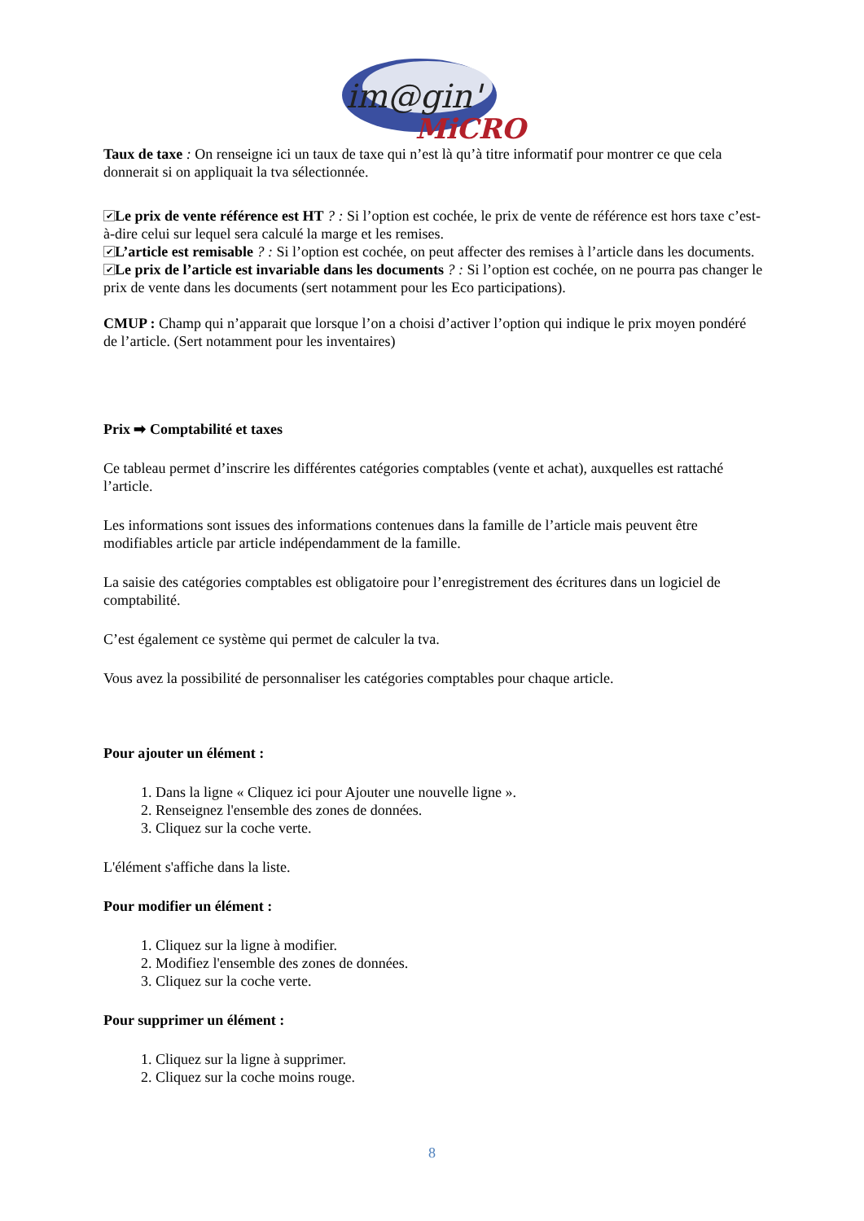im@gin'
MiCRO
Taux de taxe : On renseigne ici un taux de taxe qui n’est là qu’à titre informatif pour montrer ce que cela donnerait si on appliquait la tva sélectionnée.
✔ Le prix de vente référence est HT ? : Si l’option est cochée, le prix de vente de référence est hors taxe c’est-à-dire celui sur lequel sera calculé la marge et les remises.
✔ L’article est remisable ? : Si l’option est cochée, on peut affecter des remises à l’article dans les documents.
✔ Le prix de l’article est invariable dans les documents ? : Si l’option est cochée, on ne pourra pas changer le prix de vente dans les documents (sert notamment pour les Eco participations).
CMUP : Champ qui n’apparait que lorsque l’on a choisi d’activer l’option qui indique le prix moyen pondéré de l’article. (Sert notamment pour les inventaires)
Prix ➡ Comptabilité et taxes
Ce tableau permet d’inscrire les différentes catégories comptables (vente et achat), auxquelles est rattaché l’article.
Les informations sont issues des informations contenues dans la famille de l’article mais peuvent être modifiables article par article indépendamment de la famille.
La saisie des catégories comptables est obligatoire pour l’enregistrement des écritures dans un logiciel de comptabilité.
C’est également ce système qui permet de calculer la tva.
Vous avez la possibilité de personnaliser les catégories comptables pour chaque article.
Pour ajouter un élément :
1. Dans la ligne « Cliquez ici pour Ajouter une nouvelle ligne ».
2. Renseignez l'ensemble des zones de données.
3. Cliquez sur la coche verte.
L'élément s'affiche dans la liste.
Pour modifier un élément :
1. Cliquez sur la ligne à modifier.
2. Modifiez l'ensemble des zones de données.
3. Cliquez sur la coche verte.
Pour supprimer un élément :
1. Cliquez sur la ligne à supprimer.
2. Cliquez sur la coche moins rouge.
8